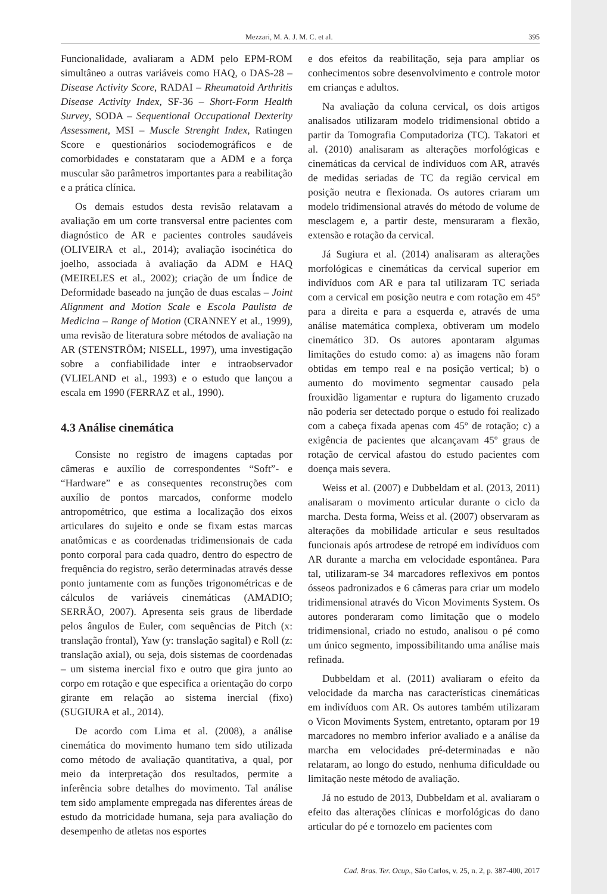Mezzari, M. A. J. M. C. et al. 395
Funcionalidade, avaliaram a ADM pelo EPM-ROM simultâneo a outras variáveis como HAQ, o DAS-28 – Disease Activity Score, RADAI – Rheumatoid Arthritis Disease Activity Index, SF-36 – Short-Form Health Survey, SODA – Sequentional Occupational Dexterity Assessment, MSI – Muscle Strenght Index, Ratingen Score e questionários sociodemográficos e de comorbidades e constataram que a ADM e a força muscular são parâmetros importantes para a reabilitação e a prática clínica.
Os demais estudos desta revisão relatavam a avaliação em um corte transversal entre pacientes com diagnóstico de AR e pacientes controles saudáveis (OLIVEIRA et al., 2014); avaliação isocinética do joelho, associada à avaliação da ADM e HAQ (MEIRELES et al., 2002); criação de um Índice de Deformidade baseado na junção de duas escalas – Joint Alignment and Motion Scale e Escola Paulista de Medicina – Range of Motion (CRANNEY et al., 1999), uma revisão de literatura sobre métodos de avaliação na AR (STENSTRÖM; NISELL, 1997), uma investigação sobre a confiabilidade inter e intraobservador (VLIELAND et al., 1993) e o estudo que lançou a escala em 1990 (FERRAZ et al., 1990).
4.3 Análise cinemática
Consiste no registro de imagens captadas por câmeras e auxílio de correspondentes “Soft”- e “Hardware” e as consequentes reconstruções com auxílio de pontos marcados, conforme modelo antropométrico, que estima a localização dos eixos articulares do sujeito e onde se fixam estas marcas anatômicas e as coordenadas tridimensionais de cada ponto corporal para cada quadro, dentro do espectro de frequência do registro, serão determinadas através desse ponto juntamente com as funções trigonométricas e de cálculos de variáveis cinemáticas (AMADIO; SERRÃO, 2007). Apresenta seis graus de liberdade pelos ângulos de Euler, com sequências de Pitch (x: translação frontal), Yaw (y: translação sagital) e Roll (z: translação axial), ou seja, dois sistemas de coordenadas – um sistema inercial fixo e outro que gira junto ao corpo em rotação e que especifica a orientação do corpo girante em relação ao sistema inercial (fixo) (SUGIURA et al., 2014).
De acordo com Lima et al. (2008), a análise cinemática do movimento humano tem sido utilizada como método de avaliação quantitativa, a qual, por meio da interpretação dos resultados, permite a inferência sobre detalhes do movimento. Tal análise tem sido amplamente empregada nas diferentes áreas de estudo da motricidade humana, seja para avaliação do desempenho de atletas nos esportes
e dos efeitos da reabilitação, seja para ampliar os conhecimentos sobre desenvolvimento e controle motor em crianças e adultos.
Na avaliação da coluna cervical, os dois artigos analisados utilizaram modelo tridimensional obtido a partir da Tomografia Computadoriza (TC). Takatori et al. (2010) analisaram as alterações morfológicas e cinemáticas da cervical de indivíduos com AR, através de medidas seriadas de TC da região cervical em posição neutra e flexionada. Os autores criaram um modelo tridimensional através do método de volume de mesclagem e, a partir deste, mensuraram a flexão, extensão e rotação da cervical.
Já Sugiura et al. (2014) analisaram as alterações morfológicas e cinemáticas da cervical superior em indivíduos com AR e para tal utilizaram TC seriada com a cervical em posição neutra e com rotação em 45º para a direita e para a esquerda e, através de uma análise matemática complexa, obtiveram um modelo cinemático 3D. Os autores apontaram algumas limitações do estudo como: a) as imagens não foram obtidas em tempo real e na posição vertical; b) o aumento do movimento segmentar causado pela frouxidão ligamentar e ruptura do ligamento cruzado não poderia ser detectado porque o estudo foi realizado com a cabeça fixada apenas com 45º de rotação; c) a exigência de pacientes que alcançavam 45º graus de rotação de cervical afastou do estudo pacientes com doença mais severa.
Weiss et al. (2007) e Dubbeldam et al. (2013, 2011) analisaram o movimento articular durante o ciclo da marcha. Desta forma, Weiss et al. (2007) observaram as alterações da mobilidade articular e seus resultados funcionais após artrodese de retropé em indivíduos com AR durante a marcha em velocidade espontânea. Para tal, utilizaram-se 34 marcadores reflexivos em pontos ósseos padronizados e 6 câmeras para criar um modelo tridimensional através do Vicon Moviments System. Os autores ponderaram como limitação que o modelo tridimensional, criado no estudo, analisou o pé como um único segmento, impossibilitando uma análise mais refinada.
Dubbeldam et al. (2011) avaliaram o efeito da velocidade da marcha nas características cinemáticas em indivíduos com AR. Os autores também utilizaram o Vicon Moviments System, entretanto, optaram por 19 marcadores no membro inferior avaliado e a análise da marcha em velocidades pré-determinadas e não relataram, ao longo do estudo, nenhuma dificuldade ou limitação neste método de avaliação.
Já no estudo de 2013, Dubbeldam et al. avaliaram o efeito das alterações clínicas e morfológicas do dano articular do pé e tornozelo em pacientes com
Cad. Bras. Ter. Ocup., São Carlos, v. 25, n. 2, p. 387-400, 2017